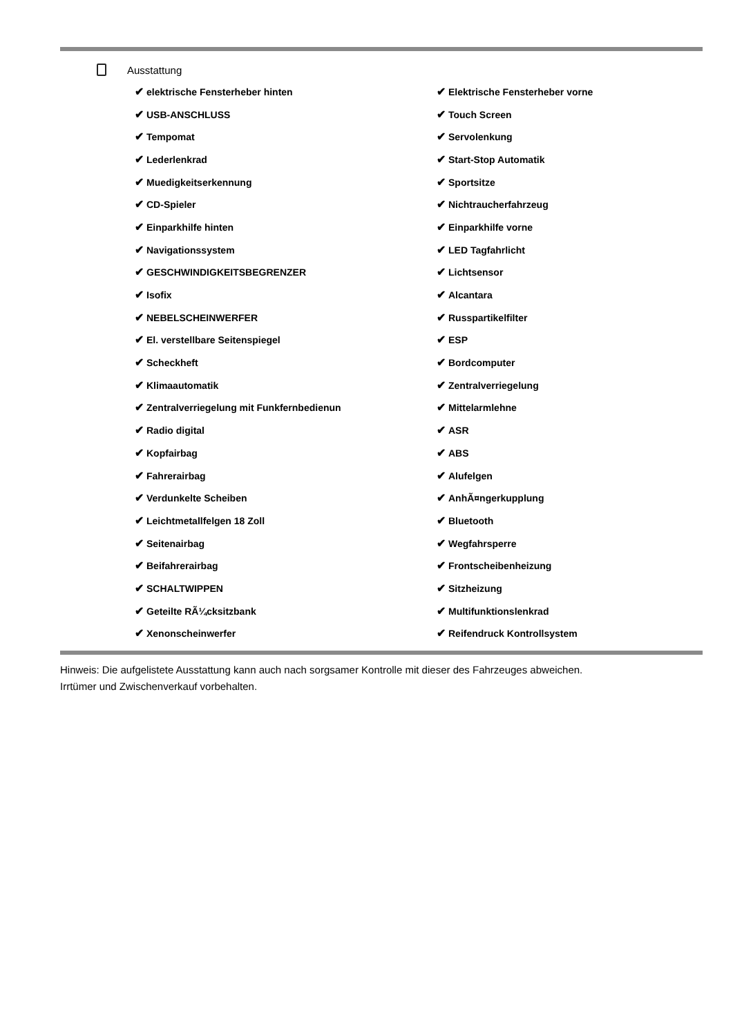Ausstattung
| ✔ elektrische Fensterheber hinten | ✔ Elektrische Fensterheber vorne |
| ✔ USB-ANSCHLUSS | ✔ Touch Screen |
| ✔ Tempomat | ✔ Servolenkung |
| ✔ Lederlenkrad | ✔ Start-Stop Automatik |
| ✔ Muedigkeitserkennung | ✔ Sportsitze |
| ✔ CD-Spieler | ✔ Nichtraucherfahrzeug |
| ✔ Einparkhilfe hinten | ✔ Einparkhilfe vorne |
| ✔ Navigationssystem | ✔ LED Tagfahrlicht |
| ✔ GESCHWINDIGKEITSBEGRENZER | ✔ Lichtsensor |
| ✔ Isofix | ✔ Alcantara |
| ✔ NEBELSCHEINWERFER | ✔ Russpartikelfilter |
| ✔ El. verstellbare Seitenspiegel | ✔ ESP |
| ✔ Scheckheft | ✔ Bordcomputer |
| ✔ Klimaautomatik | ✔ Zentralverriegelung |
| ✔ Zentralverriegelung mit Funkfernbedienun | ✔ Mittelarmlehne |
| ✔ Radio digital | ✔ ASR |
| ✔ Kopfairbag | ✔ ABS |
| ✔ Fahrerairbag | ✔ Alufelgen |
| ✔ Verdunkelte Scheiben | ✔ AnhÃ¤ngerkupplung |
| ✔ Leichtmetallfelgen 18 Zoll | ✔ Bluetooth |
| ✔ Seitenairbag | ✔ Wegfahrsperre |
| ✔ Beifahrerairbag | ✔ Frontscheibenheizung |
| ✔ SCHALTWIPPEN | ✔ Sitzheizung |
| ✔ Geteilte RÃ¼cksitzbank | ✔ Multifunktionslenkrad |
| ✔ Xenonscheinwerfer | ✔ Reifendruck Kontrollsystem |
Hinweis: Die aufgelistete Ausstattung kann auch nach sorgsamer Kontrolle mit dieser des Fahrzeuges abweichen. Irrtümer und Zwischenverkauf vorbehalten.